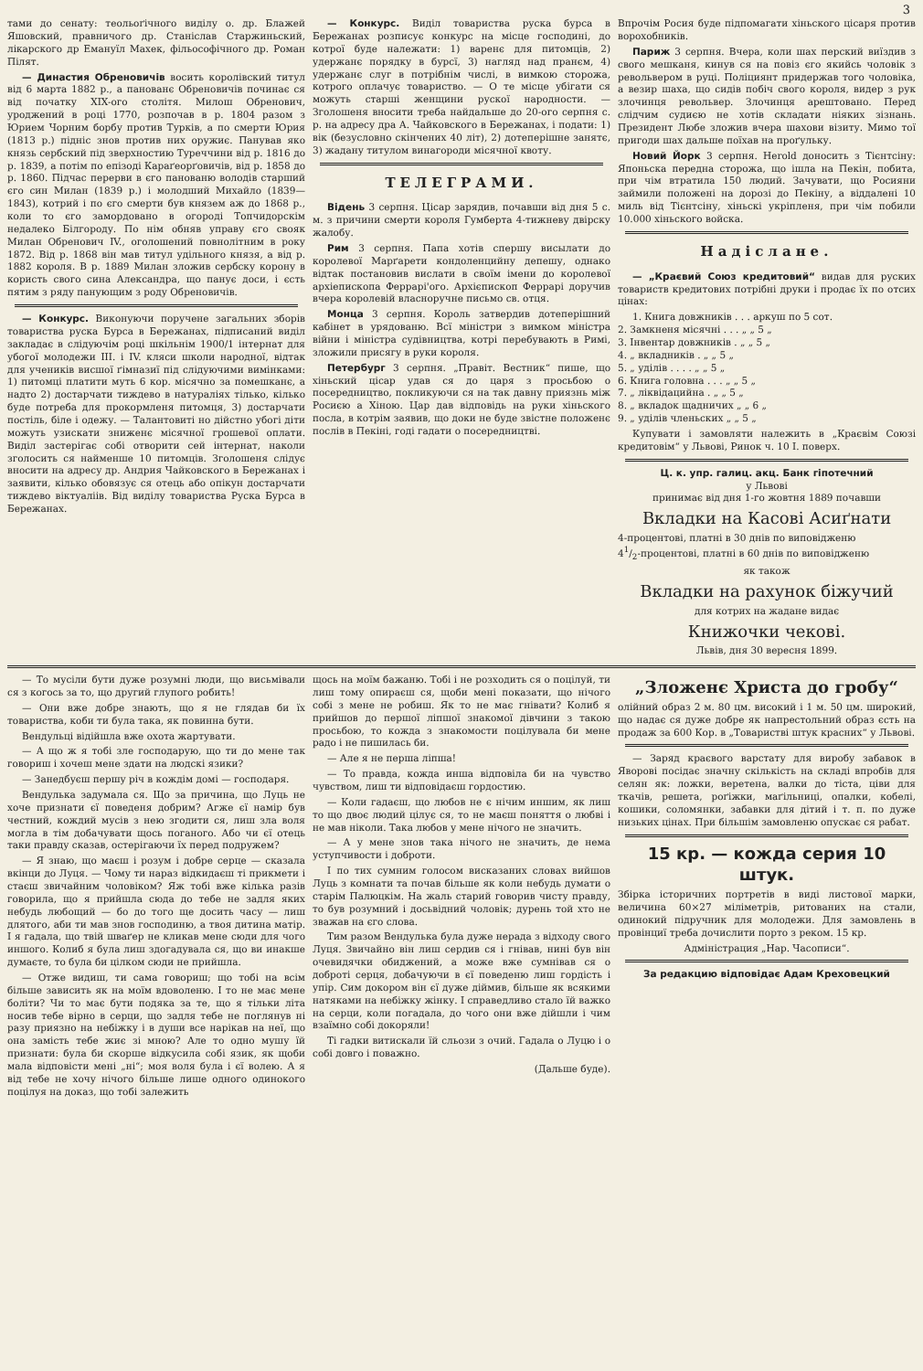3
тами до сенату: теольоґічного виділу о. др. Блажей Яшовский, правничого др. Станіслав Старжиньский, лікарского др Емануїл Махек, фільософічного др. Роман Пілят.
— Династия Обреновичів восить королівский титул від 6 марта 1882 р., а панованє Обреновичів починає ся від початку XIX-ого столітя. Милош Обренович, уроджений в році 1770, розпочав в р. 1804 разом з Юрием Чорним борбу против Турків, а по смерти Юрия (1813 р.) підніс знов против них оружиє. Панував яко князь сербский під зверхностию Туреччини від р. 1816 до р. 1839, а потім по епізоді Караґеорґовичів, від р. 1858 до р. 1860. Підчас перерви в єго панованю володів старший єго син Милан (1839 р.) і молодший Михайло (1839—1843), котрий і по єго смерти був князем аж до 1868 р., коли то єго замордовано в огороді Топчидорскім недалеко Білгороду. По нім обняв управу єго свояк Милан Обренович IV., оголошений повнолітним в року 1872. Від р. 1868 він мав титул удільного князя, а від р. 1882 короля. В р. 1889 Милан зложив сербску корону в користь свого сина Александра, що панує доси, і єсть пятим з ряду панующим з роду Обреновичів.
— Конкурс. Виконуючи поручене загальних зборів товариства руска Бурса в Бережанах, підписаний виділ закладає в слідуючім році шкільнім 1900/1 інтернат для убогої молодежи III. і IV. кляси школи народної, відтак для учеників висшої ґімназиї під слідуючими вимінками: 1) питомці платити муть 6 кор. місячно за помешканє, а надто 2) достарчати тиждево в натураліях тілько, кілько буде потреба для прокормленя питомця, 3) достарчати постіль, біле і одежу. — Талантовиті но дійстно убогі діти можуть узискати зниженє місячної грошевої оплати. Виділ застерігає собі отворити сей інтернат, наколи зголосить ся найменше 10 питомців. Зголошеня слідує вносити на адресу др. Андрия Чайковского в Бережанах і заявити, кілько обовязує ся отець або опікун достарчати тиждево віктуаліів. Від виділу товариства Руска Бурса в Бережанах.
— Конкурс. Виділ товариства руска бурса в Бережанах розписує конкурс на місце господині, до котрої буде належати: 1) варенє для питомців, 2) удержанє порядку в бурсї, 3) нагляд над пранєм, 4) удержанє слуг в потрібнім числі, в вимкою сторожа, котрого оплачує товариство. — О те місце убігати ся можуть старші женщини рускої народности. — Зголошеня вносити треба найдальше до 20-ого серпня с. р. на адресу дра А. Чайковского в Бережанах, і подати: 1) вік (безусловно скінчених 40 літ), 2) дотеперішне занятє, 3) жадану титулом винагороди місячної квоту.
ТЕЛЕГРАМИ.
Відень 3 серпня. Цісар зарядив, почавши від дня 5 с. м. з причини смерти короля Гумберта 4-тижневу двірску жалобу.
Рим 3 серпня. Папа хотів спершу висылати до королевої Марґарети кондоленцийну депешу, однако відтак постановив вислати в своїм імени до королевої архіепископа Феррарі'ого. Архієпископ Феррарі доручив вчера королевій власноручне письмо св. отця.
Монца 3 серпня. Король затвердив дотеперішний кабінет в урядованю. Всї міністри з вимком міністра війни і міністра судівництва, котрі перебувають в Римі, зложили присягу в руки короля.
Петербург 3 серпня. „Правіт. Вестник“ пише, що хіньский цісар удав ся до царя з просьбою о посередництво, покликуючи ся на так давну приязнь між Росиєю а Хіною. Цар дав відповідь на руки хіньского посла, в котрім заявив, що доки не буде звістне положенє послів в Пекіні, годі гадати о посередництві.
Впрочім Росия буде підпомагати хіньского цісаря против ворохобників.
Париж 3 серпня. Вчера, коли шах перский виїздив з свого мешканя, кинув ся на повіз єго якийсь чоловік з револьвером в руці. Поліциянт придержав того чоловіка, а везир шаха, що сидів побіч свого короля, видер з рук злочинця револьвер. Злочинця арештовано. Перед слідчим судиєю не хотів складати ніяких зізнань. Президент Любе зложив вчера шахови візиту. Мимо тої пригоди шах дальше поїхав на проґульку.
Новий Йорк 3 серпня. Herold доносить з Тієнтсіну: Японьска передна сторожа, що ішла на Пекін, побита, при чім втратила 150 людий. Зачувати, що Росияни займили положені на дорозі до Пекіну, а віддалені 10 миль від Тієнтсіну, хіньскі укріпленя, при чім побили 10.000 хіньского войска.
Надіслане.
— „Краєвий Союз кредитовий“ видав для руских товариств кредитових потрібні друки і продає їх по отсих цінах:
1. Книга довжників . . . аркуш по 5 сот.
2. Замкненя місячні . . . „ „ 5 „
3. Інвентар довжників . „ „ 5 „
4. „ вкладників . „ „ 5 „
5. „ уділів . . . . „ „ 5 „
6. Книга головна . . . „ „ 5 „
7. „ ліквідацийна . „ „ 5 „
8. „ вкладок щадничих „ „ 6 „
9. „ уділів членьских „ „ 5 „
Купувати і замовляти належить в „Краєвім Союзі кредитовім“ у Львові, Ринок ч. 10 I. поверх.
Ц. к. упр. галиц. акц. Банк гіпотечний
у Львові
принимає від дня 1-го жовтня 1889 почавши
Вкладки на Касові Асиґнати
4-процентові, платні в 30 днів по виповідженю
41/2-процентові, платні в 60 днів по виповідженю
як також
Вкладки на рахунок біжучий
для котрих на жадане видає
Книжочки чекові.
Львів, дня 30 вересня 1899.
— То мусіли бути дуже розумні люди, що висьмівали ся з когось за то, що другий глупого робить!
— Они вже добре знають, що я не глядав би їх товариства, коби ти була така, як повинна бути.
Вендульці відійшла вже охота жартувати.
— А що ж я тобі зле господарую, що ти до мене так говориш і хочеш мене здати на людскі язики?
— Занедбуєш першу річ в кождім домі — господаря.
Вендулька задумала ся. Що за причина, що Луць не хоче признати єї поведеня добрим? Агже єї намір був честний, кождий мусів з нею згодити ся, лиш зла воля могла в тім добачувати щось поганого. Або чи єї отець таки правду сказав, остерігаючи їх перед подружем?
— Я знаю, що маєш і розум і добре серце — сказала вкінци до Луця. — Чому ти нараз відкидаєш ті прикмети і стаєш звичайним чоловіком? Яж тобі вже кілька разів говорила, що я прийшла сюда до тебе не задля яких небудь любощий — бо до того ще досить часу — лиш длятого, аби ти мав знов господиню, а твоя дитина матір. І я гадала, що твій шваґер не кликав мене сюди для чого иншого. Колиб я була лиш здогадувала ся, що ви инакше думаєте, то була би цілком сюди не прийшла.
— Отже видиш, ти сама говориш; що тобі на всім більше зависить як на моїм вдоволеню. І то не має мене боліти? Чи то має бути подяка за те, що я тільки літа носив тебе вірно в серци, що задля тебе не поглянув ні разу приязно на небіжку і в души все нарікав на неї, що она замість тебе жиє зі мною? Але то одно мушу їй признати: була би скорше відкусила собі язик, як щоби мала відповісти мені „ні“; моя воля була і єї волею. А я від тебе не хочу нічого більше лише одного одинокого поцілуя на доказ, що тобі залежить
щось на моїм бажаню. Тобі і не розходить ся о поцілуй, ти лиш тому опираєш ся, щоби мені показати, що нічого собі з мене не робиш. Як то не має гнівати? Колиб я прийшов до першої ліпшої знакомої дівчини з такою просьбою, то кожда з знакомости поцілувала би мене радо і не пишилась би.
— Але я не перша ліпша!
— То правда, кожда инша відповіла би на чувство чувством, лиш ти відповідаєш гордостию.
— Коли гадаєш, що любов не є нічим иншим, як лиш то що двоє людий цілує ся, то не маєш поняття о любві і не мав ніколи. Така любов у мене нічого не значить.
— А у мене знов така нічого не значить, де нема уступчивости і доброти.
І по тих сумним голосом висказаних словах вийшов Луць з комнати та почав більше як коли небудь думати о старім Палюцкім. На жаль старий говорив чисту правду, то був розумний і досьвідний чоловік; дурень той хто не зважав на єго слова.
Тим разом Вендулька була дуже нерада з відходу свого Луця. Звичайно він лиш сердив ся і гнівав, нині був він очевидячки обиджений, а може вже сумнівав ся о доброті серця, добачуючи в єї поведеню лиш гордість і упір. Сим докором він єї дуже діймив, більше як всякими натяками на небіжку жінку. І справедливо стало їй важко на серци, коли погадала, до чого они вже дійшли і чим взаїмно собі докоряли!
Ті гадки витискали їй сльози з очий. Гадала о Луцю і о собі довго і поважно.
(Дальше буде).
„Зложенє Христа до гробу“
олійний образ 2 м. 80 цм. високий і 1 м. 50 цм. широкий, що надає ся дуже добре як напрестольний образ єсть на продаж за 600 Кор. в „Товаристві штук красних“ у Львові.
— Заряд краєвого варстату для виробу забавок в Яворові посідає значну скількість на складі впробів для селян як: ложки, веретена, валки до тіста, ціви для ткачів, решета, роґіжки, маґільниці, опалки, кобелі, кошики, соломянки, забавки для дітий і т. п. по дуже низьких цінах. При більшім замовленю опускає ся рабат.
15 кр. — кожда серия 10 штук.
Збірка історичних портретів в виді листової марки, величина 60×27 міліметрів, ритованих на стали, одинокий підручник для молодежи. Для замовлень в провінциї треба дочислити порто з реком. 15 кр.
Адміністрация „Нар. Часописи“.
За редакцию відповідає Адам Креховецкий